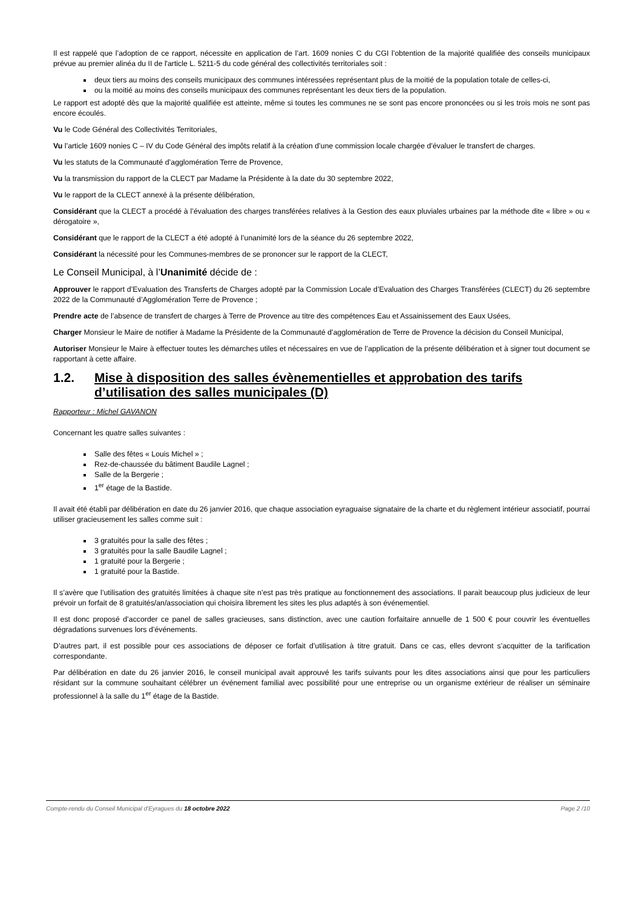Il est rappelé que l’adoption de ce rapport, nécessite en application de l’art. 1609 nonies C du CGI l’obtention de la majorité qualifiée des conseils municipaux prévue au premier alinéa du II de l'article L. 5211-5 du code général des collectivités territoriales soit :
deux tiers au moins des conseils municipaux des communes intéressées représentant plus de la moitié de la population totale de celles-ci,
ou la moitié au moins des conseils municipaux des communes représentant les deux tiers de la population.
Le rapport est adopté dès que la majorité qualifiée est atteinte, même si toutes les communes ne se sont pas encore prononcées ou si les trois mois ne sont pas encore écoulés.
Vu le Code Général des Collectivités Territoriales,
Vu l’article 1609 nonies C – IV du Code Général des impôts relatif à la création d’une commission locale chargée d’évaluer le transfert de charges.
Vu les statuts de la Communauté d’agglomération Terre de Provence,
Vu la transmission du rapport de la CLECT par Madame la Présidente à la date du 30 septembre 2022,
Vu le rapport de la CLECT annexé à la présente délibération,
Considérant que la CLECT a procédé à l’évaluation des charges transférées relatives à la Gestion des eaux pluviales urbaines par la méthode dite « libre » ou « dérogatoire »,
Considérant que le rapport de la CLECT a été adopté à l’unanimité lors de la séance du 26 septembre 2022,
Considérant la nécessité pour les Communes-membres de se prononcer sur le rapport de la CLECT,
Le Conseil Municipal, à l’Unanimité décide de :
Approuver le rapport d’Evaluation des Transferts de Charges adopté par la Commission Locale d’Evaluation des Charges Transférées (CLECT) du 26 septembre 2022 de la Communauté d’Agglomération Terre de Provence ;
Prendre acte de l’absence de transfert de charges à Terre de Provence au titre des compétences Eau et Assainissement des Eaux Usées,
Charger Monsieur le Maire de notifier à Madame la Présidente de la Communauté d’agglomération de Terre de Provence la décision du Conseil Municipal,
Autoriser Monsieur le Maire à effectuer toutes les démarches utiles et nécessaires en vue de l’application de la présente délibération et à signer tout document se rapportant à cette affaire.
1.2. Mise à disposition des salles évènementielles et approbation des tarifs d’utilisation des salles municipales (D)
Rapporteur : Michel GAVANON
Concernant les quatre salles suivantes :
Salle des fêtes « Louis Michel » ;
Rez-de-chaussée du bâtiment Baudile Lagnel ;
Salle de la Bergerie ;
1<sup>er</sup> étage de la Bastide.
Il avait été établi par délibération en date du 26 janvier 2016, que chaque association eyraguaise signataire de la charte et du règlement intérieur associatif, pourrai utiliser gracieusement les salles comme suit :
3 gratuités pour la salle des fêtes ;
3 gratuités pour la salle Baudile Lagnel ;
1 gratuité pour la Bergerie ;
1 gratuité pour la Bastide.
Il s’avère que l’utilisation des gratuités limitées à chaque site n’est pas très pratique au fonctionnement des associations. Il parait beaucoup plus judicieux de leur prévoir un forfait de 8 gratuités/an/association qui choisira librement les sites les plus adaptés à son événementiel.
Il est donc proposé d’accorder ce panel de salles gracieuses, sans distinction, avec une caution forfaitaire annuelle de 1 500 € pour couvrir les éventuelles dégradations survenues lors d’événements.
D’autres part, il est possible pour ces associations de déposer ce forfait d’utilisation à titre gratuit. Dans ce cas, elles devront s’acquitter de la tarification correspondante.
Par délibération en date du 26 janvier 2016, le conseil municipal avait approuvé les tarifs suivants pour les dites associations ainsi que pour les particuliers résidant sur la commune souhaitant célébrer un événement familial avec possibilité pour une entreprise ou un organisme extérieur de réaliser un séminaire professionnel à la salle du 1<sup>er</sup> étage de la Bastide.
Compte-rendu du Conseil Municipal d'Eyragues du 18 octobre 2022 Page 2 /10